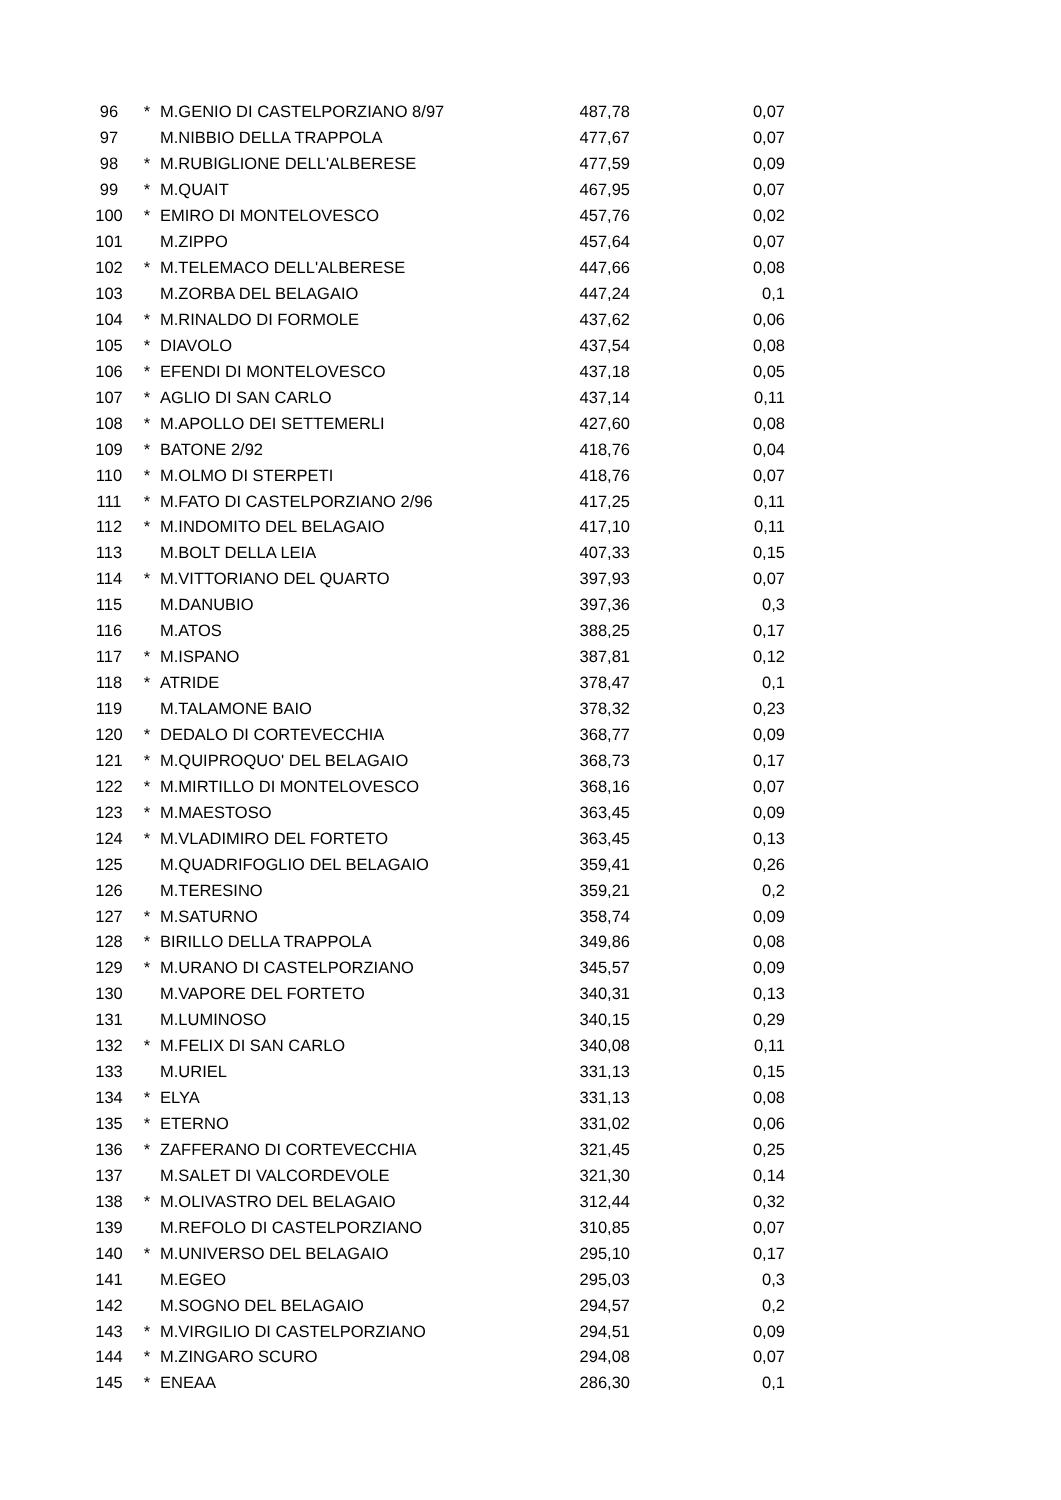| 96 | * | M.GENIO DI CASTELPORZIANO 8/97 | 487,78 | 0,07 |
| 97 | | M.NIBBIO DELLA TRAPPOLA | 477,67 | 0,07 |
| 98 | * | M.RUBIGLIONE DELL'ALBERESE | 477,59 | 0,09 |
| 99 | * | M.QUAIT | 467,95 | 0,07 |
| 100 | * | EMIRO DI MONTELOVESCO | 457,76 | 0,02 |
| 101 | | M.ZIPPO | 457,64 | 0,07 |
| 102 | * | M.TELEMACO DELL'ALBERESE | 447,66 | 0,08 |
| 103 | | M.ZORBA DEL BELAGAIO | 447,24 | 0,1 |
| 104 | * | M.RINALDO DI FORMOLE | 437,62 | 0,06 |
| 105 | * | DIAVOLO | 437,54 | 0,08 |
| 106 | * | EFENDI DI MONTELOVESCO | 437,18 | 0,05 |
| 107 | * | AGLIO DI SAN CARLO | 437,14 | 0,11 |
| 108 | * | M.APOLLO DEI SETTEMERLI | 427,60 | 0,08 |
| 109 | * | BATONE 2/92 | 418,76 | 0,04 |
| 110 | * | M.OLMO DI STERPETI | 418,76 | 0,07 |
| 111 | * | M.FATO DI CASTELPORZIANO 2/96 | 417,25 | 0,11 |
| 112 | * | M.INDOMITO DEL BELAGAIO | 417,10 | 0,11 |
| 113 | | M.BOLT DELLA LEIA | 407,33 | 0,15 |
| 114 | * | M.VITTORIANO DEL QUARTO | 397,93 | 0,07 |
| 115 | | M.DANUBIO | 397,36 | 0,3 |
| 116 | | M.ATOS | 388,25 | 0,17 |
| 117 | * | M.ISPANO | 387,81 | 0,12 |
| 118 | * | ATRIDE | 378,47 | 0,1 |
| 119 | | M.TALAMONE BAIO | 378,32 | 0,23 |
| 120 | * | DEDALO DI CORTEVECCHIA | 368,77 | 0,09 |
| 121 | * | M.QUIPROQUO' DEL BELAGAIO | 368,73 | 0,17 |
| 122 | * | M.MIRTILLO DI MONTELOVESCO | 368,16 | 0,07 |
| 123 | * | M.MAESTOSO | 363,45 | 0,09 |
| 124 | * | M.VLADIMIRO DEL FORTETO | 363,45 | 0,13 |
| 125 | | M.QUADRIFOGLIO DEL BELAGAIO | 359,41 | 0,26 |
| 126 | | M.TERESINO | 359,21 | 0,2 |
| 127 | * | M.SATURNO | 358,74 | 0,09 |
| 128 | * | BIRILLO DELLA TRAPPOLA | 349,86 | 0,08 |
| 129 | * | M.URANO DI CASTELPORZIANO | 345,57 | 0,09 |
| 130 | | M.VAPORE DEL FORTETO | 340,31 | 0,13 |
| 131 | | M.LUMINOSO | 340,15 | 0,29 |
| 132 | * | M.FELIX DI SAN CARLO | 340,08 | 0,11 |
| 133 | | M.URIEL | 331,13 | 0,15 |
| 134 | * | ELYA | 331,13 | 0,08 |
| 135 | * | ETERNO | 331,02 | 0,06 |
| 136 | * | ZAFFERANO DI CORTEVECCHIA | 321,45 | 0,25 |
| 137 | | M.SALET DI VALCORDEVOLE | 321,30 | 0,14 |
| 138 | * | M.OLIVASTRO DEL BELAGAIO | 312,44 | 0,32 |
| 139 | | M.REFOLO DI CASTELPORZIANO | 310,85 | 0,07 |
| 140 | * | M.UNIVERSO DEL BELAGAIO | 295,10 | 0,17 |
| 141 | | M.EGEO | 295,03 | 0,3 |
| 142 | | M.SOGNO DEL BELAGAIO | 294,57 | 0,2 |
| 143 | * | M.VIRGILIO DI CASTELPORZIANO | 294,51 | 0,09 |
| 144 | * | M.ZINGARO SCURO | 294,08 | 0,07 |
| 145 | * | ENEAA | 286,30 | 0,1 |